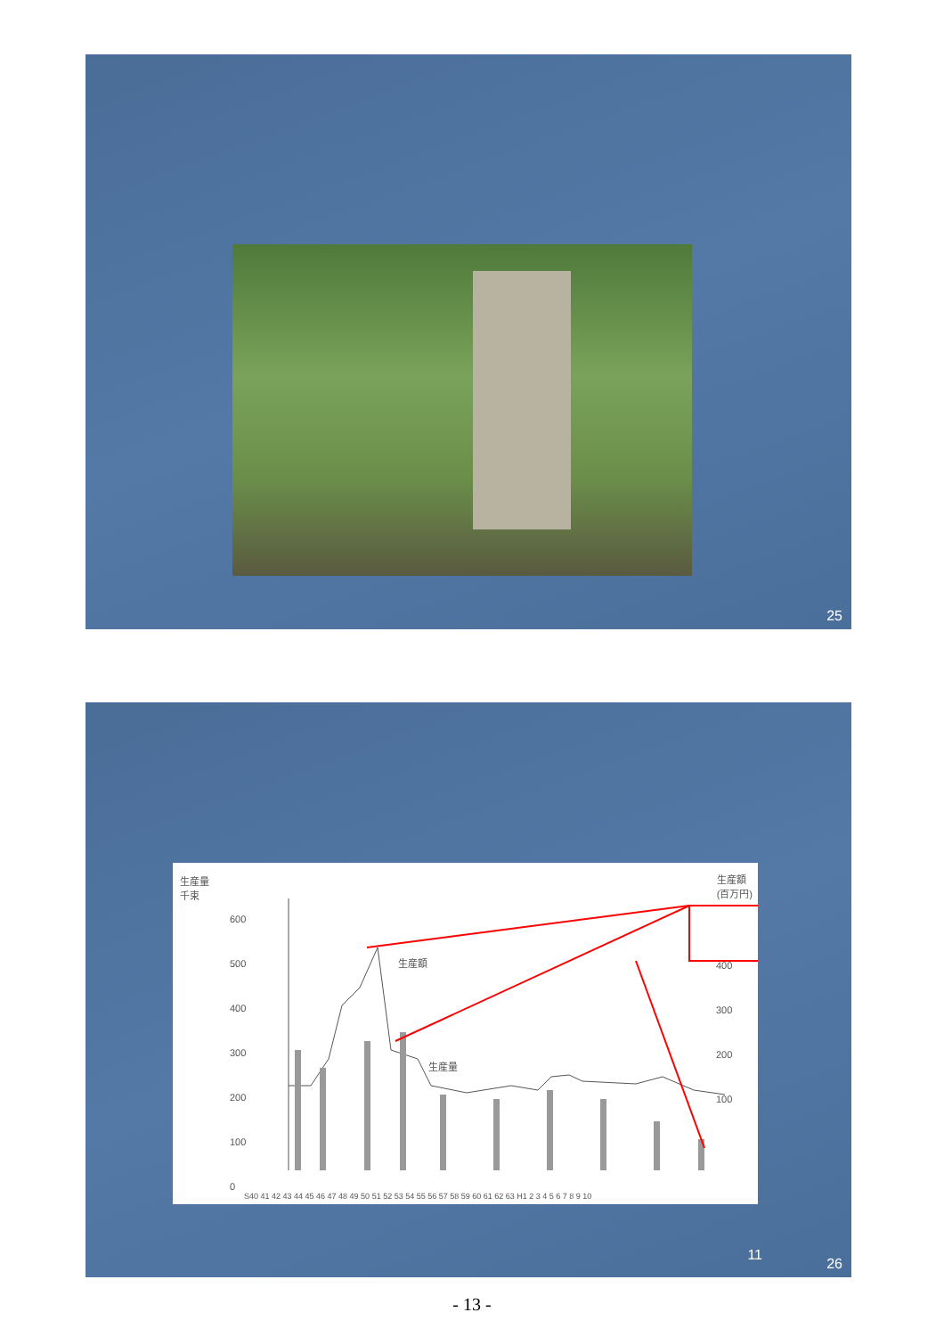25
生産量
千束
生産額
(百万円)
生産額
生産量
600
500
400
300
200
100
0
400
300
200
100
S40 41 42 43 44 45 46 47 48 49 50 51 52 53 54 55 56 57 58 59 60 61 62 63 H1 2 3 4 5 6 7 8 9 10
11
26
- 13 -